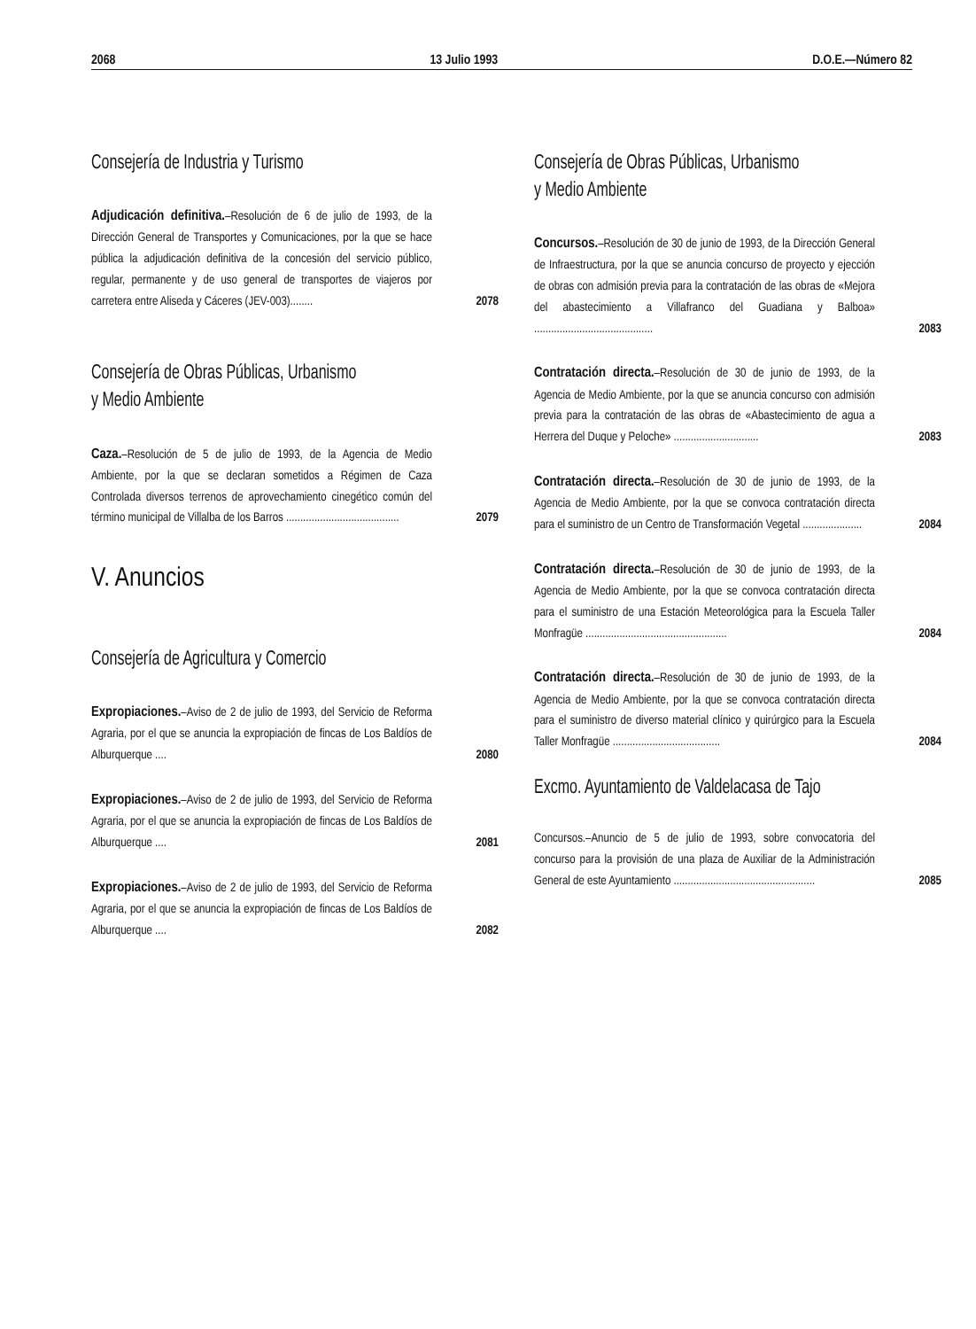2068 13 Julio 1993 D.O.E.—Número 82
Consejería de Industria y Turismo
Adjudicación definitiva.–Resolución de 6 de julio de 1993, de la Dirección General de Transportes y Comunicaciones, por la que se hace pública la adjudicación definitiva de la concesión del servicio público, regular, permanente y de uso general de transportes de viajeros por carretera entre Aliseda y Cáceres (JEV-003)........
2078
Consejería de Obras Públicas, Urbanismo
y Medio Ambiente
Caza.–Resolución de 5 de julio de 1993, de la Agencia de Medio Ambiente, por la que se declaran sometidos a Régimen de Caza Controlada diversos terrenos de aprovechamiento cinegético común del término municipal de Villalba de los Barros ........................................
2079
V. Anuncios
Consejería de Agricultura y Comercio
Expropiaciones.–Aviso de 2 de julio de 1993, del Servicio de Reforma Agraria, por el que se anuncia la expropiación de fincas de Los Baldíos de Alburquerque ....
2080
Expropiaciones.–Aviso de 2 de julio de 1993, del Servicio de Reforma Agraria, por el que se anuncia la expropiación de fincas de Los Baldíos de Alburquerque ....
2081
Expropiaciones.–Aviso de 2 de julio de 1993, del Servicio de Reforma Agraria, por el que se anuncia la expropiación de fincas de Los Baldíos de Alburquerque ....
2082
Consejería de Obras Públicas, Urbanismo
y Medio Ambiente
Concursos.–Resolución de 30 de junio de 1993, de la Dirección General de Infraestructura, por la que se anuncia concurso de proyecto y ejección de obras con admisión previa para la contratación de las obras de «Mejora del abastecimiento a Villafranco del Guadiana y Balboa» ..........................................
2083
Contratación directa.–Resolución de 30 de junio de 1993, de la Agencia de Medio Ambiente, por la que se anuncia concurso con admisión previa para la contratación de las obras de «Abastecimiento de agua a Herrera del Duque y Peloche» ..............................
2083
Contratación directa.–Resolución de 30 de junio de 1993, de la Agencia de Medio Ambiente, por la que se convoca contratación directa para el suministro de un Centro de Transformación Vegetal .....................
2084
Contratación directa.–Resolución de 30 de junio de 1993, de la Agencia de Medio Ambiente, por la que se convoca contratación directa para el suministro de una Estación Meteorológica para la Escuela Taller Monfragüe ..................................................
2084
Contratación directa.–Resolución de 30 de junio de 1993, de la Agencia de Medio Ambiente, por la que se convoca contratación directa para el suministro de diverso material clínico y quirúrgico para la Escuela Taller Monfragüe ......................................
2084
Excmo. Ayuntamiento de Valdelacasa de Tajo
Concursos.–Anuncio de 5 de julio de 1993, sobre convocatoria del concurso para la provisión de una plaza de Auxiliar de la Administración General de este Ayuntamiento ..................................................
2085